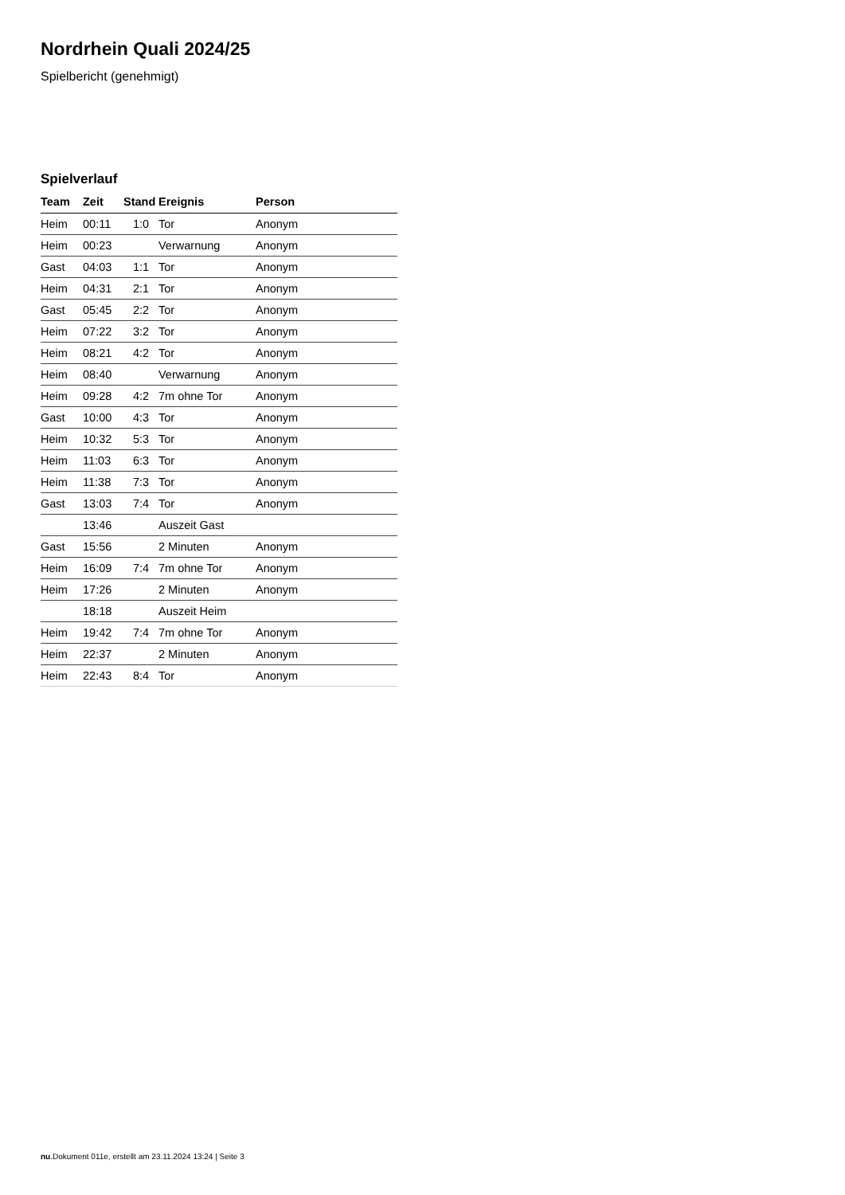Nordrhein Quali 2024/25
Spielbericht (genehmigt)
Spielverlauf
| Team | Zeit | Stand | Ereignis | Person |
| --- | --- | --- | --- | --- |
| Heim | 00:11 | 1:0 | Tor | Anonym |
| Heim | 00:23 | | Verwarnung | Anonym |
| Gast | 04:03 | 1:1 | Tor | Anonym |
| Heim | 04:31 | 2:1 | Tor | Anonym |
| Gast | 05:45 | 2:2 | Tor | Anonym |
| Heim | 07:22 | 3:2 | Tor | Anonym |
| Heim | 08:21 | 4:2 | Tor | Anonym |
| Heim | 08:40 | | Verwarnung | Anonym |
| Heim | 09:28 | 4:2 | 7m ohne Tor | Anonym |
| Gast | 10:00 | 4:3 | Tor | Anonym |
| Heim | 10:32 | 5:3 | Tor | Anonym |
| Heim | 11:03 | 6:3 | Tor | Anonym |
| Heim | 11:38 | 7:3 | Tor | Anonym |
| Gast | 13:03 | 7:4 | Tor | Anonym |
| | 13:46 | | Auszeit Gast | |
| Gast | 15:56 | | 2 Minuten | Anonym |
| Heim | 16:09 | 7:4 | 7m ohne Tor | Anonym |
| Heim | 17:26 | | 2 Minuten | Anonym |
| | 18:18 | | Auszeit Heim | |
| Heim | 19:42 | 7:4 | 7m ohne Tor | Anonym |
| Heim | 22:37 | | 2 Minuten | Anonym |
| Heim | 22:43 | 8:4 | Tor | Anonym |
nu.Dokument 011e, erstellt am 23.11.2024 13:24 | Seite 3